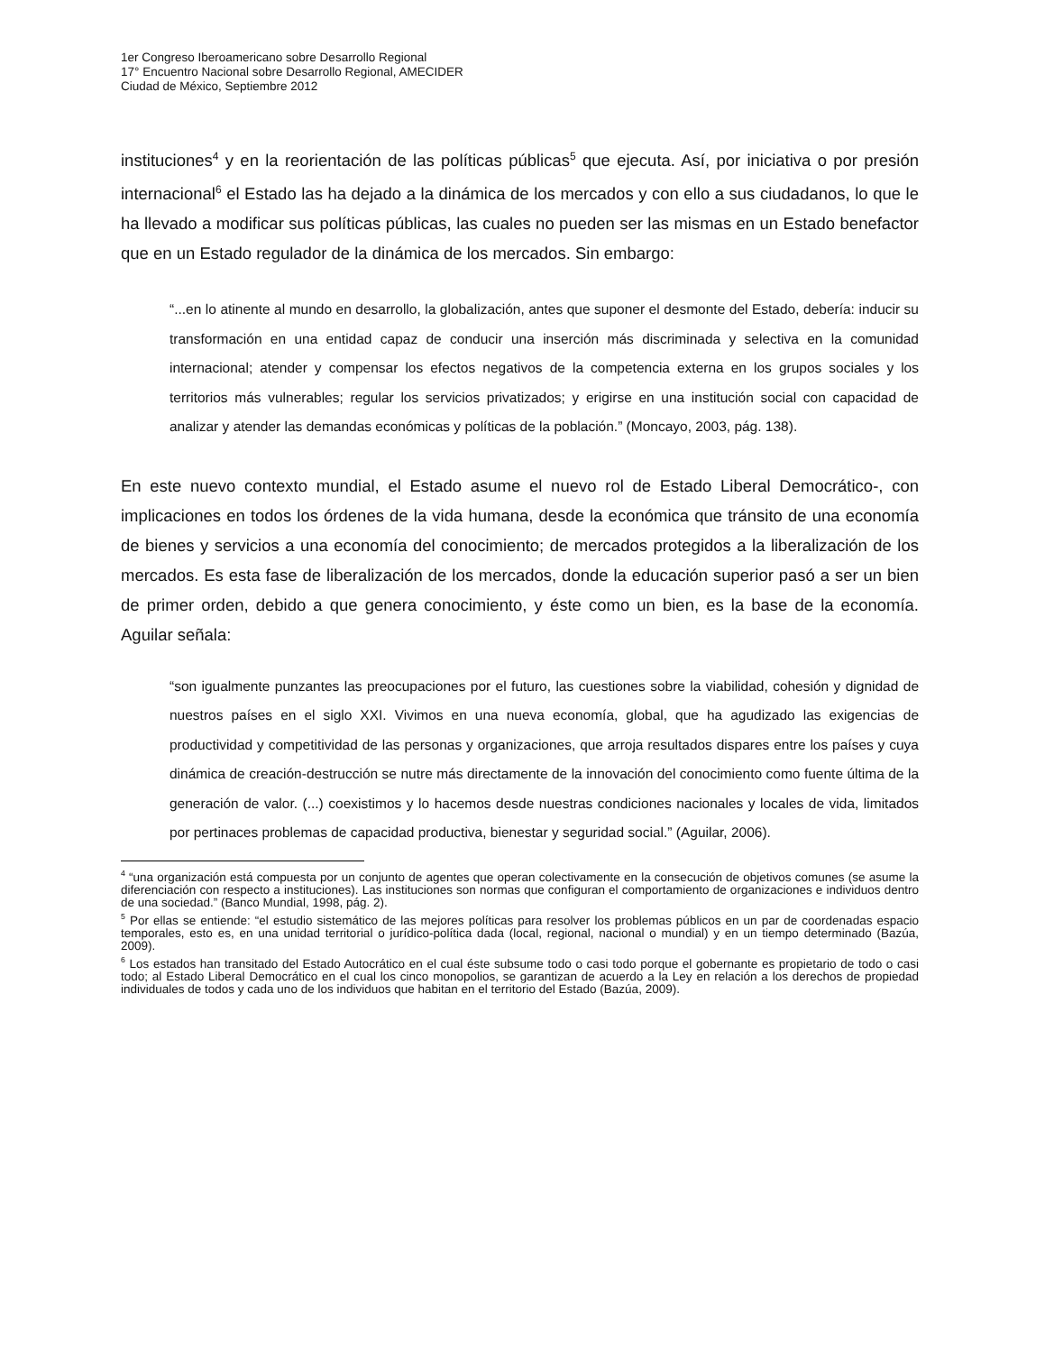1er Congreso Iberoamericano sobre Desarrollo Regional
17° Encuentro Nacional sobre Desarrollo Regional, AMECIDER
Ciudad de México, Septiembre 2012
instituciones<sup>4</sup> y en la reorientación de las políticas públicas<sup>5</sup> que ejecuta. Así, por iniciativa o por presión internacional<sup>6</sup> el Estado las ha dejado a la dinámica de los mercados y con ello a sus ciudadanos, lo que le ha llevado a modificar sus políticas públicas, las cuales no pueden ser las mismas en un Estado benefactor que en un Estado regulador de la dinámica de los mercados. Sin embargo:
“...en lo atinente al mundo en desarrollo, la globalización, antes que suponer el desmonte del Estado, debería: inducir su transformación en una entidad capaz de conducir una inserción más discriminada y selectiva en la comunidad internacional; atender y compensar los efectos negativos de la competencia externa en los grupos sociales y los territorios más vulnerables; regular los servicios privatizados; y erigirse en una institución social con capacidad de analizar y atender las demandas económicas y políticas de la población.” (Moncayo, 2003, pág. 138).
En este nuevo contexto mundial, el Estado asume el nuevo rol de Estado Liberal Democrático-, con implicaciones en todos los órdenes de la vida humana, desde la económica que tránsito de una economía de bienes y servicios a una economía del conocimiento; de mercados protegidos a la liberalización de los mercados. Es esta fase de liberalización de los mercados, donde la educación superior pasó a ser un bien de primer orden, debido a que genera conocimiento, y éste como un bien, es la base de la economía. Aguilar señala:
“son igualmente punzantes las preocupaciones por el futuro, las cuestiones sobre la viabilidad, cohesión y dignidad de nuestros países en el siglo XXI. Vivimos en una nueva economía, global, que ha agudizado las exigencias de productividad y competitividad de las personas y organizaciones, que arroja resultados dispares entre los países y cuya dinámica de creación-destrucción se nutre más directamente de la innovación del conocimiento como fuente última de la generación de valor. (...) coexistimos y lo hacemos desde nuestras condiciones nacionales y locales de vida, limitados por pertinaces problemas de capacidad productiva, bienestar y seguridad social.” (Aguilar, 2006).
<sup>4</sup> “una organización está compuesta por un conjunto de agentes que operan colectivamente en la consecución de objetivos comunes (se asume la diferenciación con respecto a instituciones). Las instituciones son normas que configuran el comportamiento de organizaciones e individuos dentro de una sociedad.” (Banco Mundial, 1998, pág. 2).
<sup>5</sup> Por ellas se entiende: “el estudio sistemático de las mejores políticas para resolver los problemas públicos en un par de coordenadas espacio temporales, esto es, en una unidad territorial o jurídico-política dada (local, regional, nacional o mundial) y en un tiempo determinado (Bazúa, 2009).
<sup>6</sup> Los estados han transitado del Estado Autocrático en el cual éste subsume todo o casi todo porque el gobernante es propietario de todo o casi todo; al Estado Liberal Democrático en el cual los cinco monopolios, se garantizan de acuerdo a la Ley en relación a los derechos de propiedad individuales de todos y cada uno de los individuos que habitan en el territorio del Estado (Bazúa, 2009).